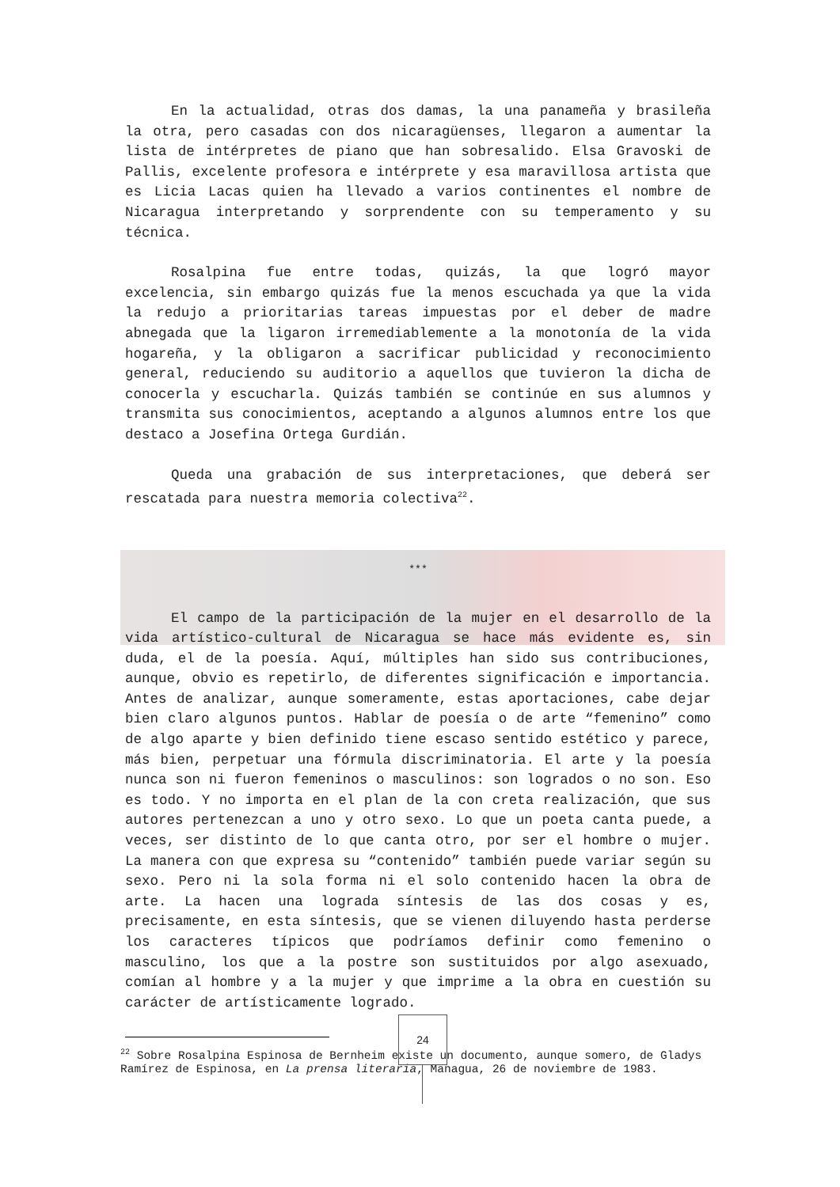En la actualidad, otras dos damas, la una panameña y brasileña la otra, pero casadas con dos nicaragüenses, llegaron a aumentar la lista de intérpretes de piano que han sobresalido. Elsa Gravoski de Pallis, excelente profesora e intérprete y esa maravillosa artista que es Licia Lacas quien ha llevado a varios continentes el nombre de Nicaragua interpretando y sorprendente con su temperamento y su técnica.
Rosalpina fue entre todas, quizás, la que logró mayor excelencia, sin embargo quizás fue la menos escuchada ya que la vida la redujo a prioritarias tareas impuestas por el deber de madre abnegada que la ligaron irremediablemente a la monotonía de la vida hogareña, y la obligaron a sacrificar publicidad y reconocimiento general, reduciendo su auditorio a aquellos que tuvieron la dicha de conocerla y escucharla. Quizás también se continúe en sus alumnos y transmita sus conocimientos, aceptando a algunos alumnos entre los que destaco a Josefina Ortega Gurdián.
Queda una grabación de sus interpretaciones, que deberá ser rescatada para nuestra memoria colectiva<sup>22</sup>.
***
El campo de la participación de la mujer en el desarrollo de la vida artístico-cultural de Nicaragua se hace más evidente es, sin duda, el de la poesía. Aquí, múltiples han sido sus contribuciones, aunque, obvio es repetirlo, de diferentes significación e importancia. Antes de analizar, aunque someramente, estas aportaciones, cabe dejar bien claro algunos puntos. Hablar de poesía o de arte “femenino” como de algo aparte y bien definido tiene escaso sentido estético y parece, más bien, perpetuar una fórmula discriminatoria. El arte y la poesía nunca son ni fueron femeninos o masculinos: son logrados o no son. Eso es todo. Y no importa en el plan de la con creta realización, que sus autores pertenezcan a uno y otro sexo. Lo que un poeta canta puede, a veces, ser distinto de lo que canta otro, por ser el hombre o mujer. La manera con que expresa su “contenido” también puede variar según su sexo. Pero ni la sola forma ni el solo contenido hacen la obra de arte. La hacen una lograda síntesis de las dos cosas y es, precisamente, en esta síntesis, que se vienen diluyendo hasta perderse los caracteres típicos que podríamos definir como femenino o masculino, los que a la postre son sustituidos por algo asexuado, comían al hombre y a la mujer y que imprime a la obra en cuestión su carácter de artísticamente logrado.
<sup>22</sup> Sobre Rosalpina Espinosa de Bernheim existe un documento, aunque somero, de Gladys Ramírez de Espinosa, en La prensa literaria, Managua, 26 de noviembre de 1983.
24